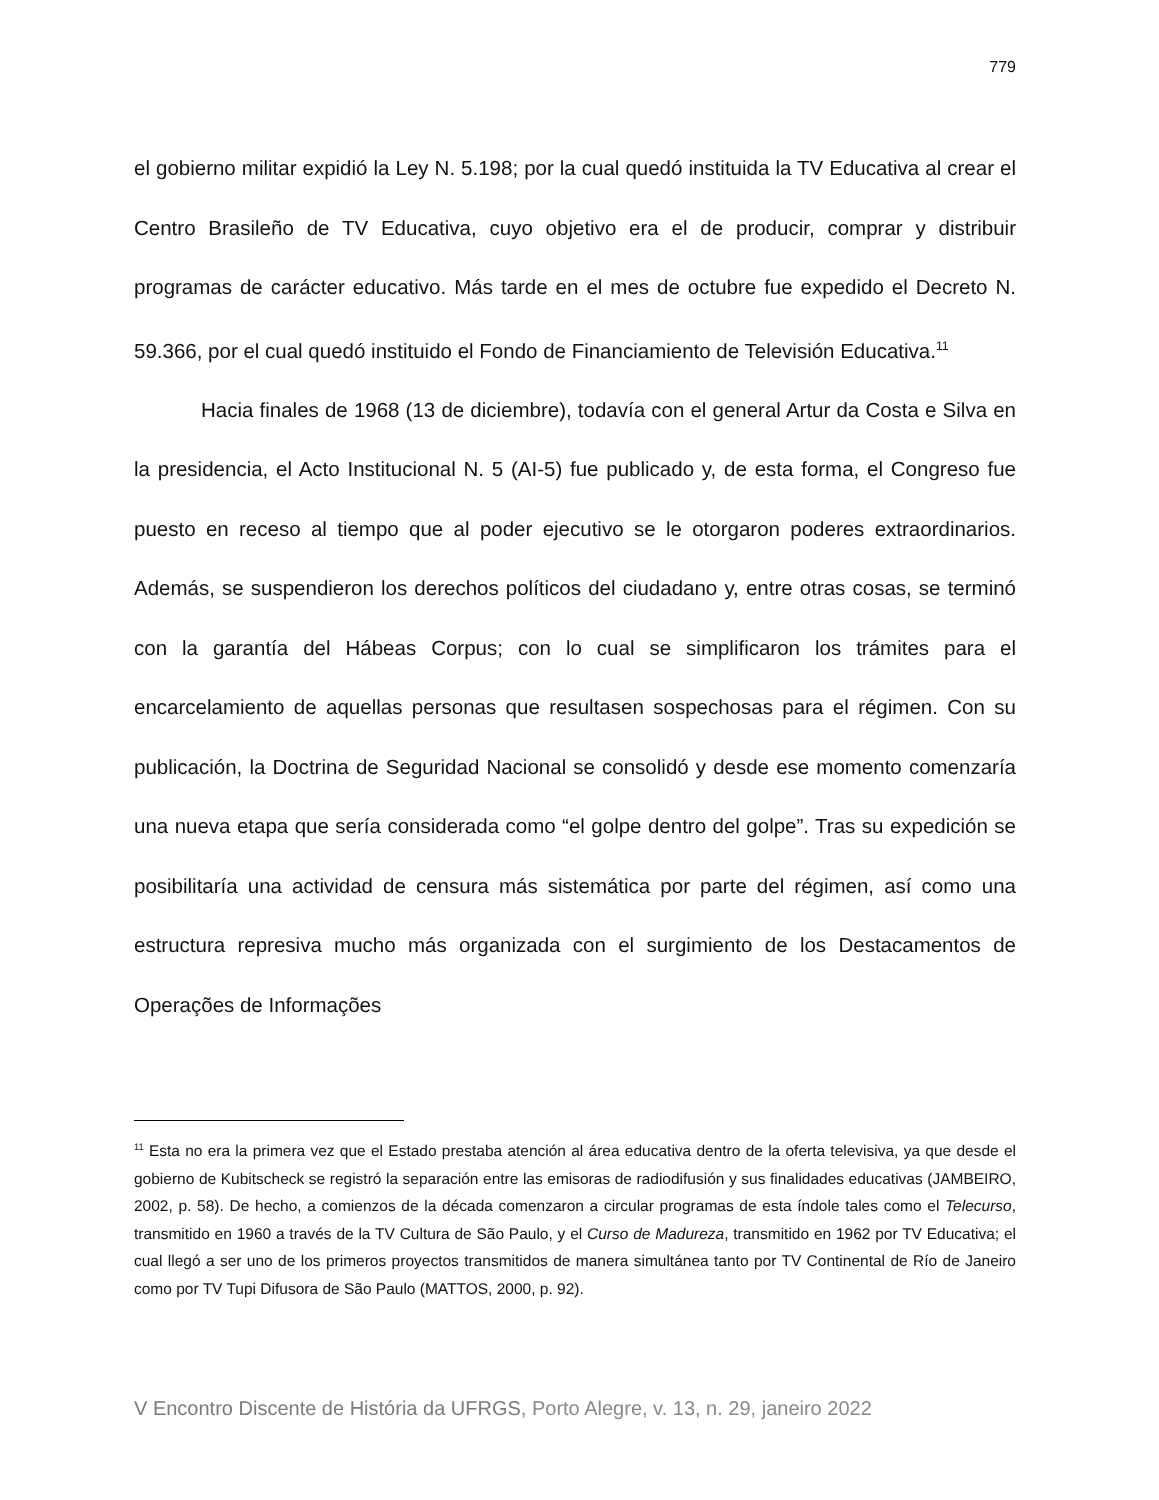779
el gobierno militar expidió la Ley N. 5.198; por la cual quedó instituida la TV Educativa al crear el Centro Brasileño de TV Educativa, cuyo objetivo era el de producir, comprar y distribuir programas de carácter educativo. Más tarde en el mes de octubre fue expedido el Decreto N. 59.366, por el cual quedó instituido el Fondo de Financiamiento de Televisión Educativa.<sup>11</sup>
Hacia finales de 1968 (13 de diciembre), todavía con el general Artur da Costa e Silva en la presidencia, el Acto Institucional N. 5 (AI-5) fue publicado y, de esta forma, el Congreso fue puesto en receso al tiempo que al poder ejecutivo se le otorgaron poderes extraordinarios. Además, se suspendieron los derechos políticos del ciudadano y, entre otras cosas, se terminó con la garantía del Hábeas Corpus; con lo cual se simplificaron los trámites para el encarcelamiento de aquellas personas que resultasen sospechosas para el régimen. Con su publicación, la Doctrina de Seguridad Nacional se consolidó y desde ese momento comenzaría una nueva etapa que sería considerada como “el golpe dentro del golpe”. Tras su expedición se posibilitaría una actividad de censura más sistemática por parte del régimen, así como una estructura represiva mucho más organizada con el surgimiento de los Destacamentos de Operações de Informações
<sup>11</sup> Esta no era la primera vez que el Estado prestaba atención al área educativa dentro de la oferta televisiva, ya que desde el gobierno de Kubitscheck se registró la separación entre las emisoras de radiodifusión y sus finalidades educativas (JAMBEIRO, 2002, p. 58). De hecho, a comienzos de la década comenzaron a circular programas de esta índole tales como el Telecurso, transmitido en 1960 a través de la TV Cultura de São Paulo, y el Curso de Madureza, transmitido en 1962 por TV Educativa; el cual llegó a ser uno de los primeros proyectos transmitidos de manera simultánea tanto por TV Continental de Río de Janeiro como por TV Tupi Difusora de São Paulo (MATTOS, 2000, p. 92).
V Encontro Discente de História da UFRGS, Porto Alegre, v. 13, n. 29, janeiro 2022